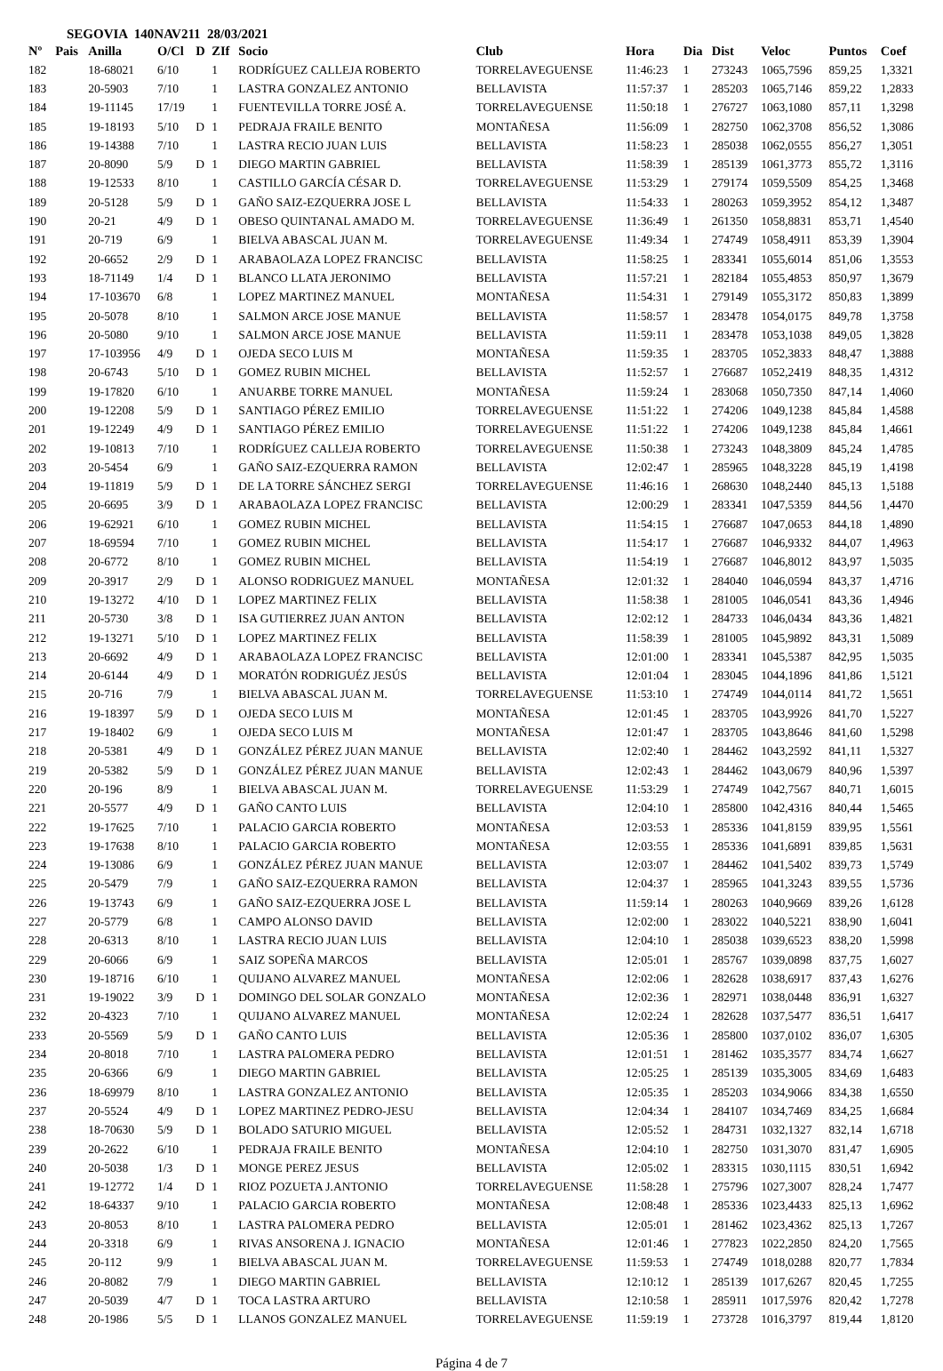SEGOVIA 140NAV211 28/03/2021
| Nº | Pais | Anilla | O/Cl | D | ZIf | Socio | Club | Hora | Dia | Dist | Veloc | Puntos | Coef |
| --- | --- | --- | --- | --- | --- | --- | --- | --- | --- | --- | --- | --- | --- |
| 182 | | 18-68021 | 6/10 | | 1 | RODRÍGUEZ CALLEJA ROBERTO | TORRELAVEGUENSE | 11:46:23 | 1 | 273243 | 1065,7596 | 859,25 | 1,3321 |
| 183 | | 20-5903 | 7/10 | | 1 | LASTRA GONZALEZ ANTONIO | BELLAVISTA | 11:57:37 | 1 | 285203 | 1065,7146 | 859,22 | 1,2833 |
| 184 | | 19-11145 | 17/19 | | 1 | FUENTEVILLA TORRE JOSÉ A. | TORRELAVEGUENSE | 11:50:18 | 1 | 276727 | 1063,1080 | 857,11 | 1,3298 |
| 185 | | 19-18193 | 5/10 | D | 1 | PEDRAJA FRAILE BENITO | MONTAÑESA | 11:56:09 | 1 | 282750 | 1062,3708 | 856,52 | 1,3086 |
| 186 | | 19-14388 | 7/10 | | 1 | LASTRA RECIO JUAN LUIS | BELLAVISTA | 11:58:23 | 1 | 285038 | 1062,0555 | 856,27 | 1,3051 |
| 187 | | 20-8090 | 5/9 | D | 1 | DIEGO MARTIN GABRIEL | BELLAVISTA | 11:58:39 | 1 | 285139 | 1061,3773 | 855,72 | 1,3116 |
| 188 | | 19-12533 | 8/10 | | 1 | CASTILLO GARCÍA CÉSAR D. | TORRELAVEGUENSE | 11:53:29 | 1 | 279174 | 1059,5509 | 854,25 | 1,3468 |
| 189 | | 20-5128 | 5/9 | D | 1 | GAÑO SAIZ-EZQUERRA JOSE L | BELLAVISTA | 11:54:33 | 1 | 280263 | 1059,3952 | 854,12 | 1,3487 |
| 190 | | 20-21 | 4/9 | D | 1 | OBESO QUINTANAL AMADO M. | TORRELAVEGUENSE | 11:36:49 | 1 | 261350 | 1058,8831 | 853,71 | 1,4540 |
| 191 | | 20-719 | 6/9 | | 1 | BIELVA ABASCAL JUAN M. | TORRELAVEGUENSE | 11:49:34 | 1 | 274749 | 1058,4911 | 853,39 | 1,3904 |
| 192 | | 20-6652 | 2/9 | D | 1 | ARABAOLAZA LOPEZ FRANCISC | BELLAVISTA | 11:58:25 | 1 | 283341 | 1055,6014 | 851,06 | 1,3553 |
| 193 | | 18-71149 | 1/4 | D | 1 | BLANCO LLATA JERONIMO | BELLAVISTA | 11:57:21 | 1 | 282184 | 1055,4853 | 850,97 | 1,3679 |
| 194 | | 17-103670 | 6/8 | | 1 | LOPEZ MARTINEZ MANUEL | MONTAÑESA | 11:54:31 | 1 | 279149 | 1055,3172 | 850,83 | 1,3899 |
| 195 | | 20-5078 | 8/10 | | 1 | SALMON ARCE JOSE MANUE | BELLAVISTA | 11:58:57 | 1 | 283478 | 1054,0175 | 849,78 | 1,3758 |
| 196 | | 20-5080 | 9/10 | | 1 | SALMON ARCE JOSE MANUE | BELLAVISTA | 11:59:11 | 1 | 283478 | 1053,1038 | 849,05 | 1,3828 |
| 197 | | 17-103956 | 4/9 | D | 1 | OJEDA SECO LUIS M | MONTAÑESA | 11:59:35 | 1 | 283705 | 1052,3833 | 848,47 | 1,3888 |
| 198 | | 20-6743 | 5/10 | D | 1 | GOMEZ RUBIN MICHEL | BELLAVISTA | 11:52:57 | 1 | 276687 | 1052,2419 | 848,35 | 1,4312 |
| 199 | | 19-17820 | 6/10 | | 1 | ANUARBE TORRE MANUEL | MONTAÑESA | 11:59:24 | 1 | 283068 | 1050,7350 | 847,14 | 1,4060 |
| 200 | | 19-12208 | 5/9 | D | 1 | SANTIAGO PÉREZ EMILIO | TORRELAVEGUENSE | 11:51:22 | 1 | 274206 | 1049,1238 | 845,84 | 1,4588 |
| 201 | | 19-12249 | 4/9 | D | 1 | SANTIAGO PÉREZ EMILIO | TORRELAVEGUENSE | 11:51:22 | 1 | 274206 | 1049,1238 | 845,84 | 1,4661 |
| 202 | | 19-10813 | 7/10 | | 1 | RODRÍGUEZ CALLEJA ROBERTO | TORRELAVEGUENSE | 11:50:38 | 1 | 273243 | 1048,3809 | 845,24 | 1,4785 |
| 203 | | 20-5454 | 6/9 | | 1 | GAÑO SAIZ-EZQUERRA RAMON | BELLAVISTA | 12:02:47 | 1 | 285965 | 1048,3228 | 845,19 | 1,4198 |
| 204 | | 19-11819 | 5/9 | D | 1 | DE LA TORRE SÁNCHEZ SERGI | TORRELAVEGUENSE | 11:46:16 | 1 | 268630 | 1048,2440 | 845,13 | 1,5188 |
| 205 | | 20-6695 | 3/9 | D | 1 | ARABAOLAZA LOPEZ FRANCISC | BELLAVISTA | 12:00:29 | 1 | 283341 | 1047,5359 | 844,56 | 1,4470 |
| 206 | | 19-62921 | 6/10 | | 1 | GOMEZ RUBIN MICHEL | BELLAVISTA | 11:54:15 | 1 | 276687 | 1047,0653 | 844,18 | 1,4890 |
| 207 | | 18-69594 | 7/10 | | 1 | GOMEZ RUBIN MICHEL | BELLAVISTA | 11:54:17 | 1 | 276687 | 1046,9332 | 844,07 | 1,4963 |
| 208 | | 20-6772 | 8/10 | | 1 | GOMEZ RUBIN MICHEL | BELLAVISTA | 11:54:19 | 1 | 276687 | 1046,8012 | 843,97 | 1,5035 |
| 209 | | 20-3917 | 2/9 | D | 1 | ALONSO RODRIGUEZ MANUEL | MONTAÑESA | 12:01:32 | 1 | 284040 | 1046,0594 | 843,37 | 1,4716 |
| 210 | | 19-13272 | 4/10 | D | 1 | LOPEZ MARTINEZ FELIX | BELLAVISTA | 11:58:38 | 1 | 281005 | 1046,0541 | 843,36 | 1,4946 |
| 211 | | 20-5730 | 3/8 | D | 1 | ISA GUTIERREZ JUAN ANTON | BELLAVISTA | 12:02:12 | 1 | 284733 | 1046,0434 | 843,36 | 1,4821 |
| 212 | | 19-13271 | 5/10 | D | 1 | LOPEZ MARTINEZ FELIX | BELLAVISTA | 11:58:39 | 1 | 281005 | 1045,9892 | 843,31 | 1,5089 |
| 213 | | 20-6692 | 4/9 | D | 1 | ARABAOLAZA LOPEZ FRANCISC | BELLAVISTA | 12:01:00 | 1 | 283341 | 1045,5387 | 842,95 | 1,5035 |
| 214 | | 20-6144 | 4/9 | D | 1 | MORATÓN RODRIGUÉZ JESÚS | BELLAVISTA | 12:01:04 | 1 | 283045 | 1044,1896 | 841,86 | 1,5121 |
| 215 | | 20-716 | 7/9 | | 1 | BIELVA ABASCAL JUAN M. | TORRELAVEGUENSE | 11:53:10 | 1 | 274749 | 1044,0114 | 841,72 | 1,5651 |
| 216 | | 19-18397 | 5/9 | D | 1 | OJEDA SECO LUIS M | MONTAÑESA | 12:01:45 | 1 | 283705 | 1043,9926 | 841,70 | 1,5227 |
| 217 | | 19-18402 | 6/9 | | 1 | OJEDA SECO LUIS M | MONTAÑESA | 12:01:47 | 1 | 283705 | 1043,8646 | 841,60 | 1,5298 |
| 218 | | 20-5381 | 4/9 | D | 1 | GONZÁLEZ PÉREZ JUAN MANUE | BELLAVISTA | 12:02:40 | 1 | 284462 | 1043,2592 | 841,11 | 1,5327 |
| 219 | | 20-5382 | 5/9 | D | 1 | GONZÁLEZ PÉREZ JUAN MANUE | BELLAVISTA | 12:02:43 | 1 | 284462 | 1043,0679 | 840,96 | 1,5397 |
| 220 | | 20-196 | 8/9 | | 1 | BIELVA ABASCAL JUAN M. | TORRELAVEGUENSE | 11:53:29 | 1 | 274749 | 1042,7567 | 840,71 | 1,6015 |
| 221 | | 20-5577 | 4/9 | D | 1 | GAÑO CANTO LUIS | BELLAVISTA | 12:04:10 | 1 | 285800 | 1042,4316 | 840,44 | 1,5465 |
| 222 | | 19-17625 | 7/10 | | 1 | PALACIO GARCIA ROBERTO | MONTAÑESA | 12:03:53 | 1 | 285336 | 1041,8159 | 839,95 | 1,5561 |
| 223 | | 19-17638 | 8/10 | | 1 | PALACIO GARCIA ROBERTO | MONTAÑESA | 12:03:55 | 1 | 285336 | 1041,6891 | 839,85 | 1,5631 |
| 224 | | 19-13086 | 6/9 | | 1 | GONZÁLEZ PÉREZ JUAN MANUE | BELLAVISTA | 12:03:07 | 1 | 284462 | 1041,5402 | 839,73 | 1,5749 |
| 225 | | 20-5479 | 7/9 | | 1 | GAÑO SAIZ-EZQUERRA RAMON | BELLAVISTA | 12:04:37 | 1 | 285965 | 1041,3243 | 839,55 | 1,5736 |
| 226 | | 19-13743 | 6/9 | | 1 | GAÑO SAIZ-EZQUERRA JOSE L | BELLAVISTA | 11:59:14 | 1 | 280263 | 1040,9669 | 839,26 | 1,6128 |
| 227 | | 20-5779 | 6/8 | | 1 | CAMPO ALONSO DAVID | BELLAVISTA | 12:02:00 | 1 | 283022 | 1040,5221 | 838,90 | 1,6041 |
| 228 | | 20-6313 | 8/10 | | 1 | LASTRA RECIO JUAN LUIS | BELLAVISTA | 12:04:10 | 1 | 285038 | 1039,6523 | 838,20 | 1,5998 |
| 229 | | 20-6066 | 6/9 | | 1 | SAIZ SOPEÑA MARCOS | BELLAVISTA | 12:05:01 | 1 | 285767 | 1039,0898 | 837,75 | 1,6027 |
| 230 | | 19-18716 | 6/10 | | 1 | QUIJANO ALVAREZ MANUEL | MONTAÑESA | 12:02:06 | 1 | 282628 | 1038,6917 | 837,43 | 1,6276 |
| 231 | | 19-19022 | 3/9 | D | 1 | DOMINGO DEL SOLAR GONZALO | MONTAÑESA | 12:02:36 | 1 | 282971 | 1038,0448 | 836,91 | 1,6327 |
| 232 | | 20-4323 | 7/10 | | 1 | QUIJANO ALVAREZ MANUEL | MONTAÑESA | 12:02:24 | 1 | 282628 | 1037,5477 | 836,51 | 1,6417 |
| 233 | | 20-5569 | 5/9 | D | 1 | GAÑO CANTO LUIS | BELLAVISTA | 12:05:36 | 1 | 285800 | 1037,0102 | 836,07 | 1,6305 |
| 234 | | 20-8018 | 7/10 | | 1 | LASTRA PALOMERA PEDRO | BELLAVISTA | 12:01:51 | 1 | 281462 | 1035,3577 | 834,74 | 1,6627 |
| 235 | | 20-6366 | 6/9 | | 1 | DIEGO MARTIN GABRIEL | BELLAVISTA | 12:05:25 | 1 | 285139 | 1035,3005 | 834,69 | 1,6483 |
| 236 | | 18-69979 | 8/10 | | 1 | LASTRA GONZALEZ ANTONIO | BELLAVISTA | 12:05:35 | 1 | 285203 | 1034,9066 | 834,38 | 1,6550 |
| 237 | | 20-5524 | 4/9 | D | 1 | LOPEZ MARTINEZ PEDRO-JESU | BELLAVISTA | 12:04:34 | 1 | 284107 | 1034,7469 | 834,25 | 1,6684 |
| 238 | | 18-70630 | 5/9 | D | 1 | BOLADO SATURIO MIGUEL | BELLAVISTA | 12:05:52 | 1 | 284731 | 1032,1327 | 832,14 | 1,6718 |
| 239 | | 20-2622 | 6/10 | | 1 | PEDRAJA FRAILE BENITO | MONTAÑESA | 12:04:10 | 1 | 282750 | 1031,3070 | 831,47 | 1,6905 |
| 240 | | 20-5038 | 1/3 | D | 1 | MONGE PEREZ JESUS | BELLAVISTA | 12:05:02 | 1 | 283315 | 1030,1115 | 830,51 | 1,6942 |
| 241 | | 19-12772 | 1/4 | D | 1 | RIOZ POZUETA J.ANTONIO | TORRELAVEGUENSE | 11:58:28 | 1 | 275796 | 1027,3007 | 828,24 | 1,7477 |
| 242 | | 18-64337 | 9/10 | | 1 | PALACIO GARCIA ROBERTO | MONTAÑESA | 12:08:48 | 1 | 285336 | 1023,4433 | 825,13 | 1,6962 |
| 243 | | 20-8053 | 8/10 | | 1 | LASTRA PALOMERA PEDRO | BELLAVISTA | 12:05:01 | 1 | 281462 | 1023,4362 | 825,13 | 1,7267 |
| 244 | | 20-3318 | 6/9 | | 1 | RIVAS ANSORENA J. IGNACIO | MONTAÑESA | 12:01:46 | 1 | 277823 | 1022,2850 | 824,20 | 1,7565 |
| 245 | | 20-112 | 9/9 | | 1 | BIELVA ABASCAL JUAN M. | TORRELAVEGUENSE | 11:59:53 | 1 | 274749 | 1018,0288 | 820,77 | 1,7834 |
| 246 | | 20-8082 | 7/9 | | 1 | DIEGO MARTIN GABRIEL | BELLAVISTA | 12:10:12 | 1 | 285139 | 1017,6267 | 820,45 | 1,7255 |
| 247 | | 20-5039 | 4/7 | D | 1 | TOCA LASTRA ARTURO | BELLAVISTA | 12:10:58 | 1 | 285911 | 1017,5976 | 820,42 | 1,7278 |
| 248 | | 20-1986 | 5/5 | D | 1 | LLANOS GONZALEZ MANUEL | TORRELAVEGUENSE | 11:59:19 | 1 | 273728 | 1016,3797 | 819,44 | 1,8120 |
Página 4 de 7